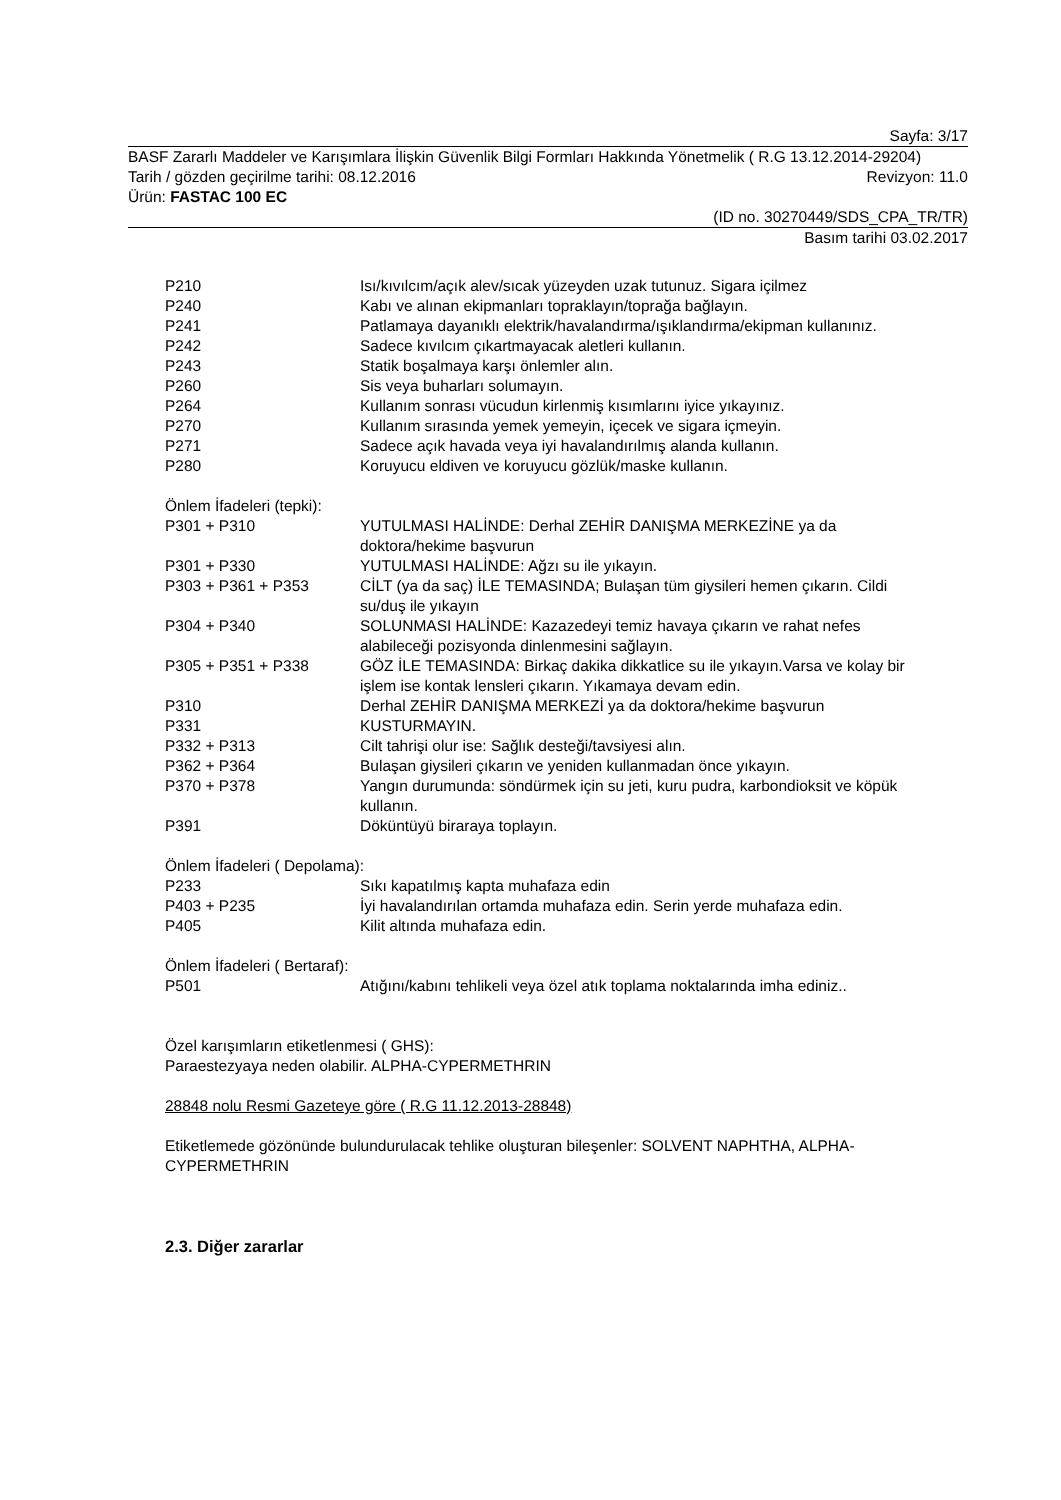Sayfa: 3/17
BASF Zararlı Maddeler ve Karışımlara İlişkin Güvenlik Bilgi Formları Hakkında Yönetmelik ( R.G 13.12.2014-29204)
Tarih / gözden geçirilme tarihi: 08.12.2016 Revizyon: 11.0
Ürün: FASTAC 100 EC
(ID no. 30270449/SDS_CPA_TR/TR)
Basım tarihi 03.02.2017
P210 Isı/kıvılcım/açık alev/sıcak yüzeyden uzak tutunuz. Sigara içilmez
P240 Kabı ve alınan ekipmanları topraklayın/toprağa bağlayın.
P241 Patlamaya dayanıklı elektrik/havalandırma/ışıklandırma/ekipman kullanınız.
P242 Sadece kıvılcım çıkartmayacak aletleri kullanın.
P243 Statik boşalmaya karşı önlemler alın.
P260 Sis veya buharları solumayın.
P264 Kullanım sonrası vücudun kirlenmiş kısımlarını iyice yıkayınız.
P270 Kullanım sırasında yemek yemeyin, içecek ve sigara içmeyin.
P271 Sadece açık havada veya iyi havalandırılmış alanda kullanın.
P280 Koruyucu eldiven ve koruyucu gözlük/maske kullanın.
Önlem İfadeleri (tepki):
P301 + P310 YUTULMASI HALİNDE: Derhal ZEHİR DANIŞMA MERKEZİNE ya da doktora/hekime başvurun
P301 + P330 YUTULMASI HALİNDE: Ağzı su ile yıkayın.
P303 + P361 + P353 CİLT (ya da saç) İLE TEMASINDA; Bulaşan tüm giysileri hemen çıkarın. Cildi su/duş ile yıkayın
P304 + P340 SOLUNMASI HALİNDE: Kazazedeyi temiz havaya çıkarın ve rahat nefes alabileceği pozisyonda dinlenmesini sağlayın.
P305 + P351 + P338 GÖZ İLE TEMASINDA: Birkaç dakika dikkatlice su ile yıkayın.Varsa ve kolay bir işlem ise kontak lensleri çıkarın. Yıkamaya devam edin.
P310 Derhal ZEHİR DANIŞMA MERKEZİ ya da doktora/hekime başvurun
P331 KUSTURMAYIN.
P332 + P313 Cilt tahrişi olur ise: Sağlık desteği/tavsiyesi alın.
P362 + P364 Bulaşan giysileri çıkarın ve yeniden kullanmadan önce yıkayın.
P370 + P378 Yangın durumunda: söndürmek için su jeti, kuru pudra, karbondioksit ve köpük kullanın.
P391 Döküntüyü biraraya toplayın.
Önlem İfadeleri ( Depolama):
P233 Sıkı kapatılmış kapta muhafaza edin
P403 + P235 İyi havalandırılan ortamda muhafaza edin. Serin yerde muhafaza edin.
P405 Kilit altında muhafaza edin.
Önlem İfadeleri ( Bertaraf):
P501 Atığını/kabını tehlikeli veya özel atık toplama noktalarında imha ediniz..
Özel karışımların etiketlenmesi ( GHS):
Paraestezyaya neden olabilir. ALPHA-CYPERMETHRIN
28848 nolu Resmi Gazeteye göre ( R.G 11.12.2013-28848)
Etiketlemede gözönünde bulundurulacak tehlike oluşturan bileşenler: SOLVENT NAPHTHA, ALPHA-CYPERMETHRIN
2.3. Diğer zararlar